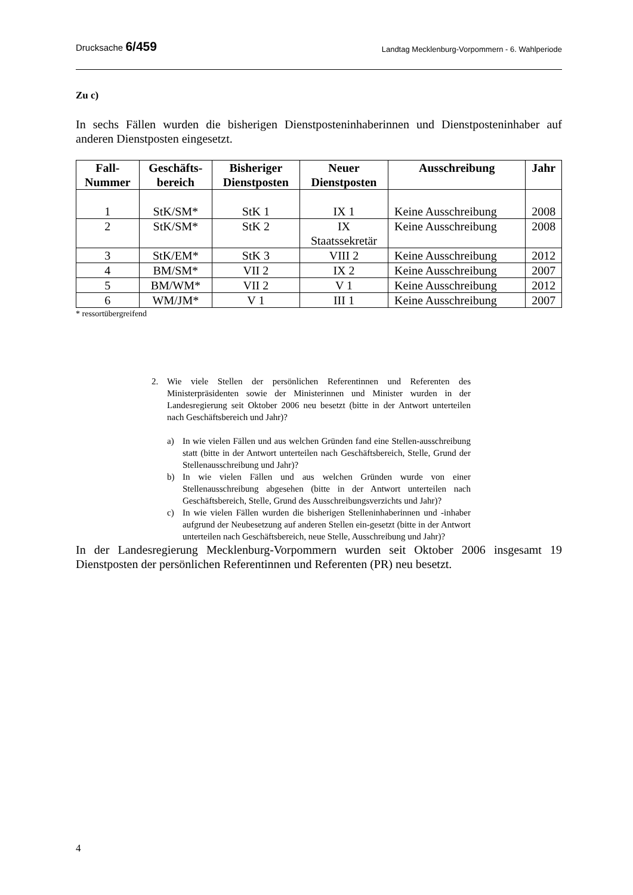Drucksache 6/459 Landtag Mecklenburg-Vorpommern - 6. Wahlperiode
Zu c)
In sechs Fällen wurden die bisherigen Dienstposteninhaberinnen und Dienstposteninhaber auf anderen Dienstposten eingesetzt.
| Fall- Nummer | Geschäfts- bereich | Bisheriger Dienstposten | Neuer Dienstposten | Ausschreibung | Jahr |
| --- | --- | --- | --- | --- | --- |
| 1 | StK/SM* | StK 1 | IX 1 | Keine Ausschreibung | 2008 |
| 2 | StK/SM* | StK 2 | IX Staatssekretär | Keine Ausschreibung | 2008 |
| 3 | StK/EM* | StK 3 | VIII 2 | Keine Ausschreibung | 2012 |
| 4 | BM/SM* | VII 2 | IX 2 | Keine Ausschreibung | 2007 |
| 5 | BM/WM* | VII 2 | V 1 | Keine Ausschreibung | 2012 |
| 6 | WM/JM* | V 1 | III 1 | Keine Ausschreibung | 2007 |
* ressortübergreifend
2. Wie viele Stellen der persönlichen Referentinnen und Referenten des Ministerpräsidenten sowie der Ministerinnen und Minister wurden in der Landesregierung seit Oktober 2006 neu besetzt (bitte in der Antwort unterteilen nach Geschäftsbereich und Jahr)?
a) In wie vielen Fällen und aus welchen Gründen fand eine Stellen-ausschreibung statt (bitte in der Antwort unterteilen nach Geschäftsbereich, Stelle, Grund der Stellenausschreibung und Jahr)?
b) In wie vielen Fällen und aus welchen Gründen wurde von einer Stellenausschreibung abgesehen (bitte in der Antwort unterteilen nach Geschäftsbereich, Stelle, Grund des Ausschreibungsverzichts und Jahr)?
c) In wie vielen Fällen wurden die bisherigen Stelleninhaberinnen und -inhaber aufgrund der Neubesetzung auf anderen Stellen ein-gesetzt (bitte in der Antwort unterteilen nach Geschäftsbereich, neue Stelle, Ausschreibung und Jahr)?
In der Landesregierung Mecklenburg-Vorpommern wurden seit Oktober 2006 insgesamt 19 Dienstposten der persönlichen Referentinnen und Referenten (PR) neu besetzt.
4